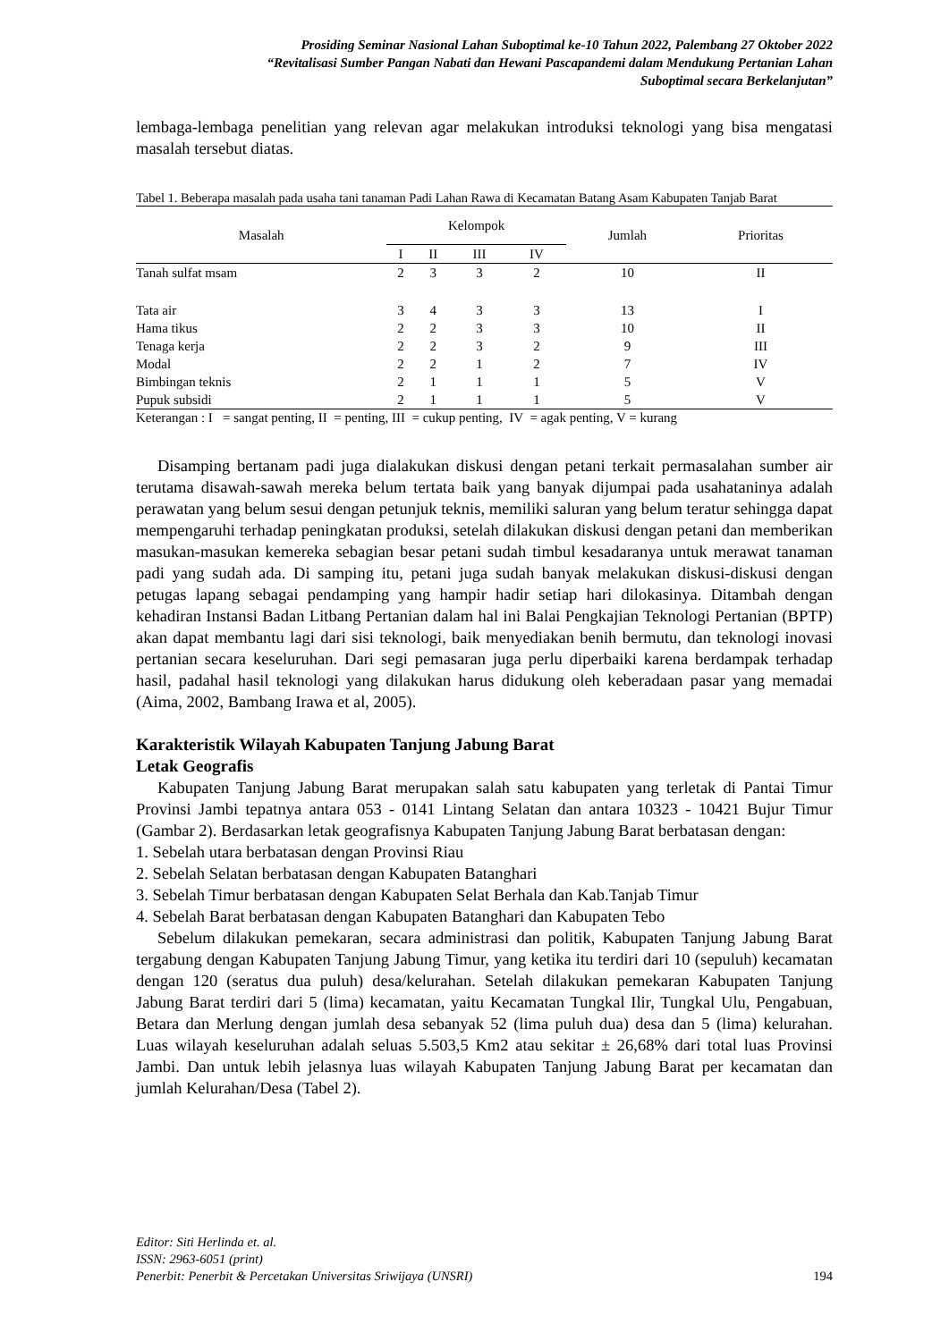Prosiding Seminar Nasional Lahan Suboptimal ke-10 Tahun 2022, Palembang 27 Oktober 2022
“Revitalisasi Sumber Pangan Nabati dan Hewani Pascapandemi dalam Mendukung Pertanian Lahan
Suboptimal secara Berkelanjutan”
lembaga-lembaga penelitian yang relevan agar melakukan introduksi teknologi yang bisa mengatasi masalah tersebut diatas.
Tabel 1. Beberapa masalah pada usaha tani tanaman Padi Lahan Rawa di Kecamatan Batang Asam Kabupaten Tanjab Barat
| Masalah | Kelompok | | | | Jumlah | Prioritas |
| --- | --- | --- | --- | --- | --- | --- |
| | I | II | III | IV | | |
| Tanah sulfat msam | 2 | 3 | 3 | 2 | 10 | II |
| Tata air | 3 | 4 | 3 | 3 | 13 | I |
| Hama tikus | 2 | 2 | 3 | 3 | 10 | II |
| Tenaga kerja | 2 | 2 | 3 | 2 | 9 | III |
| Modal | 2 | 2 | 1 | 2 | 7 | IV |
| Bimbingan teknis | 2 | 1 | 1 | 1 | 5 | V |
| Pupuk subsidi | 2 | 1 | 1 | 1 | 5 | V |
Keterangan : I = sangat penting, II = penting, III = cukup penting, IV = agak penting, V = kurang
Disamping bertanam padi juga dialakukan diskusi dengan petani terkait permasalahan sumber air terutama disawah-sawah mereka belum tertata baik yang banyak dijumpai pada usahataninya adalah perawatan yang belum sesui dengan petunjuk teknis, memiliki saluran yang belum teratur sehingga dapat mempengaruhi terhadap peningkatan produksi, setelah dilakukan diskusi dengan petani dan memberikan masukan-masukan kemereka sebagian besar petani sudah timbul kesadaranya untuk merawat tanaman padi yang sudah ada. Di samping itu, petani juga sudah banyak melakukan diskusi-diskusi dengan petugas lapang sebagai pendamping yang hampir hadir setiap hari dilokasinya. Ditambah dengan kehadiran Instansi Badan Litbang Pertanian dalam hal ini Balai Pengkajian Teknologi Pertanian (BPTP) akan dapat membantu lagi dari sisi teknologi, baik menyediakan benih bermutu, dan teknologi inovasi pertanian secara keseluruhan. Dari segi pemasaran juga perlu diperbaiki karena berdampak terhadap hasil, padahal hasil teknologi yang dilakukan harus didukung oleh keberadaan pasar yang memadai (Aima, 2002, Bambang Irawa et al, 2005).
Karakteristik Wilayah Kabupaten Tanjung Jabung Barat
Letak Geografis
Kabupaten Tanjung Jabung Barat merupakan salah satu kabupaten yang terletak di Pantai Timur Provinsi Jambi tepatnya antara 053 - 0141 Lintang Selatan dan antara 10323 - 10421 Bujur Timur (Gambar 2). Berdasarkan letak geografisnya Kabupaten Tanjung Jabung Barat berbatasan dengan:
1. Sebelah utara berbatasan dengan Provinsi Riau
2. Sebelah Selatan berbatasan dengan Kabupaten Batanghari
3. Sebelah Timur berbatasan dengan Kabupaten Selat Berhala dan Kab.Tanjab Timur
4. Sebelah Barat berbatasan dengan Kabupaten Batanghari dan Kabupaten Tebo
Sebelum dilakukan pemekaran, secara administrasi dan politik, Kabupaten Tanjung Jabung Barat tergabung dengan Kabupaten Tanjung Jabung Timur, yang ketika itu terdiri dari 10 (sepuluh) kecamatan dengan 120 (seratus dua puluh) desa/kelurahan. Setelah dilakukan pemekaran Kabupaten Tanjung Jabung Barat terdiri dari 5 (lima) kecamatan, yaitu Kecamatan Tungkal Ilir, Tungkal Ulu, Pengabuan, Betara dan Merlung dengan jumlah desa sebanyak 52 (lima puluh dua) desa dan 5 (lima) kelurahan. Luas wilayah keseluruhan adalah seluas 5.503,5 Km2 atau sekitar ± 26,68% dari total luas Provinsi Jambi. Dan untuk lebih jelasnya luas wilayah Kabupaten Tanjung Jabung Barat per kecamatan dan jumlah Kelurahan/Desa (Tabel 2).
Editor: Siti Herlinda et. al.
ISSN: 2963-6051 (print)
Penerbit: Penerbit & Percetakan Universitas Sriwijaya (UNSRI)
194